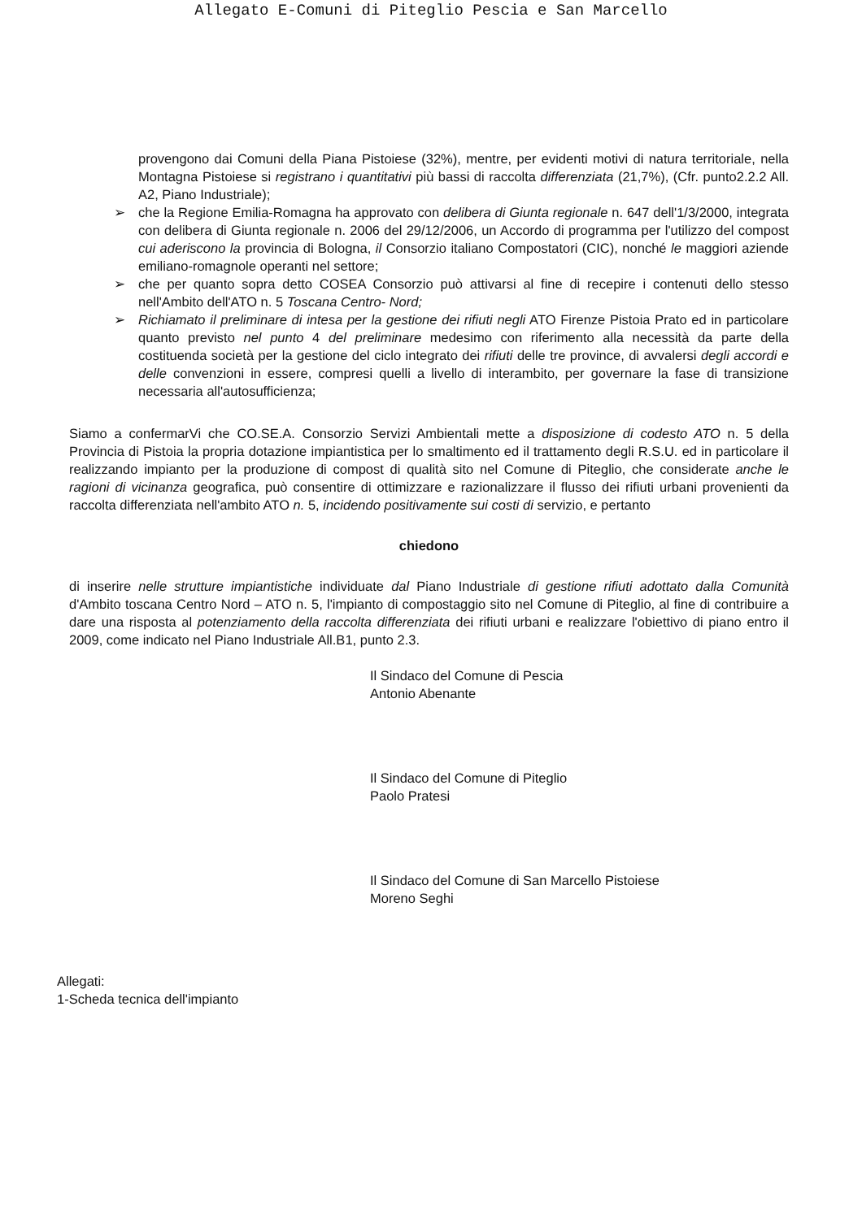Allegato E-Comuni di Piteglio Pescia e San Marcello
provengono dai Comuni della Piana Pistoiese (32%), mentre, per evidenti motivi di natura territoriale, nella Montagna Pistoiese si registrano i quantitativi più bassi di raccolta differenziata (21,7%), (Cfr. punto2.2.2 All. A2, Piano Industriale);
➢ che la Regione Emilia-Romagna ha approvato con delibera di Giunta regionale n. 647 dell'1/3/2000, integrata con delibera di Giunta regionale n. 2006 del 29/12/2006, un Accordo di programma per l'utilizzo del compost cui aderiscono la provincia di Bologna, il Consorzio italiano Compostatori (CIC), nonché le maggiori aziende emiliano-romagnole operanti nel settore;
➢ che per quanto sopra detto COSEA Consorzio può attivarsi al fine di recepire i contenuti dello stesso nell'Ambito dell'ATO n. 5 Toscana Centro- Nord;
➢ Richiamato il preliminare di intesa per la gestione dei rifiuti negli ATO Firenze Pistoia Prato ed in particolare quanto previsto nel punto 4 del preliminare medesimo con riferimento alla necessità da parte della costituenda società per la gestione del ciclo integrato dei rifiuti delle tre province, di avvalersi degli accordi e delle convenzioni in essere, compresi quelli a livello di interambito, per governare la fase di transizione necessaria all'autosufficienza;
Siamo a confermarVi che CO.SE.A. Consorzio Servizi Ambientali mette a disposizione di codesto ATO n. 5 della Provincia di Pistoia la propria dotazione impiantistica per lo smaltimento ed il trattamento degli R.S.U. ed in particolare il realizzando impianto per la produzione di compost di qualità sito nel Comune di Piteglio, che considerate anche le ragioni di vicinanza geografica, può consentire di ottimizzare e razionalizzare il flusso dei rifiuti urbani provenienti da raccolta differenziata nell'ambito ATO n. 5, incidendo positivamente sui costi di servizio, e pertanto
chiedono
di inserire nelle strutture impiantistiche individuate dal Piano Industriale di gestione rifiuti adottato dalla Comunità d'Ambito toscana Centro Nord – ATO n. 5, l'impianto di compostaggio sito nel Comune di Piteglio, al fine di contribuire a dare una risposta al potenziamento della raccolta differenziata dei rifiuti urbani e realizzare l'obiettivo di piano entro il 2009, come indicato nel Piano Industriale All.B1, punto 2.3.
Il Sindaco del Comune di Pescia
Antonio Abenante
Il Sindaco del Comune di Piteglio
Paolo Pratesi
Il Sindaco del Comune di San Marcello Pistoiese
Moreno Seghi
Allegati:
1-Scheda tecnica dell'impianto